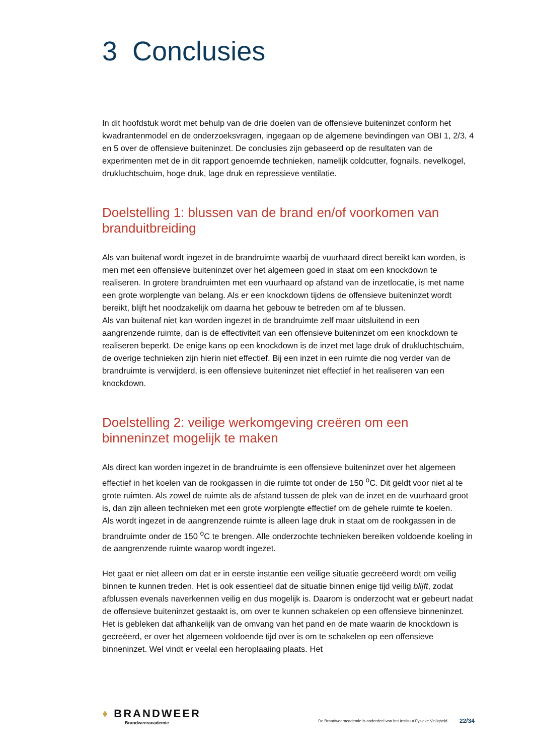3 Conclusies
In dit hoofdstuk wordt met behulp van de drie doelen van de offensieve buiteninzet conform het kwadrantenmodel en de onderzoeksvragen, ingegaan op de algemene bevindingen van OBI 1, 2/3, 4 en 5 over de offensieve buiteninzet. De conclusies zijn gebaseerd op de resultaten van de experimenten met de in dit rapport genoemde technieken, namelijk coldcutter, fognails, nevelkogel, drukluchtschuim, hoge druk, lage druk en repressieve ventilatie.
Doelstelling 1: blussen van de brand en/of voorkomen van branduitbreiding
Als van buitenaf wordt ingezet in de brandruimte waarbij de vuurhaard direct bereikt kan worden, is men met een offensieve buiteninzet over het algemeen goed in staat om een knockdown te realiseren. In grotere brandruimten met een vuurhaard op afstand van de inzetlocatie, is met name een grote worplengte van belang. Als er een knockdown tijdens de offensieve buiteninzet wordt bereikt, blijft het noodzakelijk om daarna het gebouw te betreden om af te blussen.
Als van buitenaf niet kan worden ingezet in de brandruimte zelf maar uitsluitend in een aangrenzende ruimte, dan is de effectiviteit van een offensieve buiteninzet om een knockdown te realiseren beperkt. De enige kans op een knockdown is de inzet met lage druk of drukluchtschuim, de overige technieken zijn hierin niet effectief. Bij een inzet in een ruimte die nog verder van de brandruimte is verwijderd, is een offensieve buiteninzet niet effectief in het realiseren van een knockdown.
Doelstelling 2: veilige werkomgeving creëren om een binneninzet mogelijk te maken
Als direct kan worden ingezet in de brandruimte is een offensieve buiteninzet over het algemeen effectief in het koelen van de rookgassen in die ruimte tot onder de 150 <sup>o</sup>C. Dit geldt voor niet al te grote ruimten. Als zowel de ruimte als de afstand tussen de plek van de inzet en de vuurhaard groot is, dan zijn alleen technieken met een grote worplengte effectief om de gehele ruimte te koelen.
Als wordt ingezet in de aangrenzende ruimte is alleen lage druk in staat om de rookgassen in de brandruimte onder de 150 <sup>o</sup>C te brengen. Alle onderzochte technieken bereiken voldoende koeling in de aangrenzende ruimte waarop wordt ingezet.
Het gaat er niet alleen om dat er in eerste instantie een veilige situatie gecreëerd wordt om veilig binnen te kunnen treden. Het is ook essentieel dat de situatie binnen enige tijd veilig blijft, zodat afblussen evenals naverkennen veilig en dus mogelijk is. Daarom is onderzocht wat er gebeurt nadat de offensieve buiteninzet gestaakt is, om over te kunnen schakelen op een offensieve binneninzet. Het is gebleken dat afhankelijk van de omvang van het pand en de mate waarin de knockdown is gecreëerd, er over het algemeen voldoende tijd over is om te schakelen op een offensieve binneninzet. Wel vindt er veelal een heroplaaiing plaats. Het
♦ BRANDWEER
Brandweeracademie
De Brandweeracademie is onderdeel van het Instituut Fysieke Veiligheid.
22/34